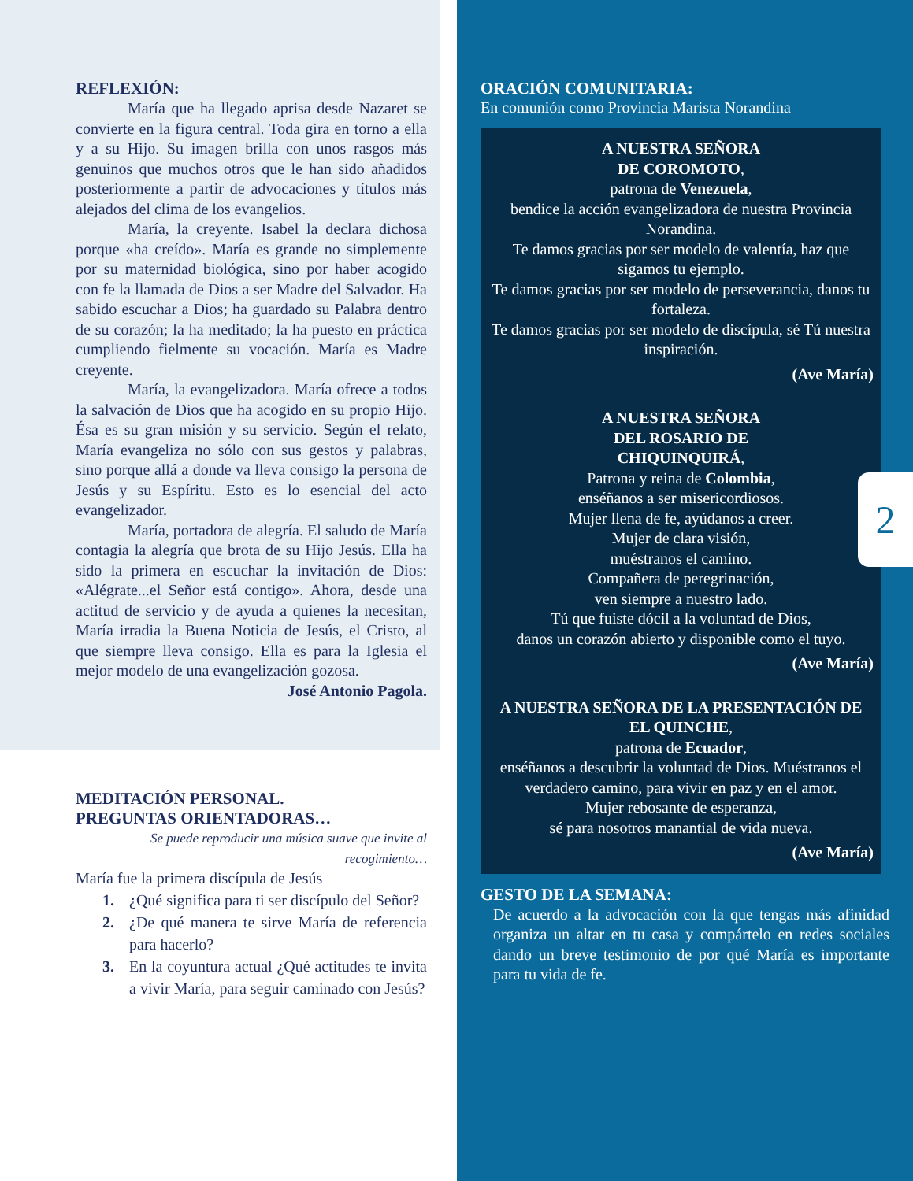REFLEXIÓN:
María que ha llegado aprisa desde Nazaret se convierte en la figura central. Toda gira en torno a ella y a su Hijo. Su imagen brilla con unos rasgos más genuinos que muchos otros que le han sido añadidos posteriormente a partir de advocaciones y títulos más alejados del clima de los evangelios.
María, la creyente. Isabel la declara dichosa porque «ha creído». María es grande no simplemente por su maternidad biológica, sino por haber acogido con fe la llamada de Dios a ser Madre del Salvador. Ha sabido escuchar a Dios; ha guardado su Palabra dentro de su corazón; la ha meditado; la ha puesto en práctica cumpliendo fielmente su vocación. María es Madre creyente.
María, la evangelizadora. María ofrece a todos la salvación de Dios que ha acogido en su propio Hijo. Ésa es su gran misión y su servicio. Según el relato, María evangeliza no sólo con sus gestos y palabras, sino porque allá a donde va lleva consigo la persona de Jesús y su Espíritu. Esto es lo esencial del acto evangelizador.
María, portadora de alegría. El saludo de María contagia la alegría que brota de su Hijo Jesús. Ella ha sido la primera en escuchar la invitación de Dios: «Alégrate...el Señor está contigo». Ahora, desde una actitud de servicio y de ayuda a quienes la necesitan, María irradia la Buena Noticia de Jesús, el Cristo, al que siempre lleva consigo. Ella es para la Iglesia el mejor modelo de una evangelización gozosa.
José Antonio Pagola.
MEDITACIÓN PERSONAL.
PREGUNTAS ORIENTADORAS…
Se puede reproducir una música suave que invite al recogimiento…
María fue la primera discípula de Jesús
1. ¿Qué significa para ti ser discípulo del Señor?
2. ¿De qué manera te sirve María de referencia para hacerlo?
3. En la coyuntura actual ¿Qué actitudes te invita a vivir María, para seguir caminado con Jesús?
ORACIÓN COMUNITARIA:
En comunión como Provincia Marista Norandina
A NUESTRA SEÑORA
DE COROMOTO,
patrona de Venezuela,
bendice la acción evangelizadora de nuestra Provincia Norandina.
Te damos gracias por ser modelo de valentía, haz que sigamos tu ejemplo.
Te damos gracias por ser modelo de perseverancia, danos tu fortaleza.
Te damos gracias por ser modelo de discípula, sé Tú nuestra inspiración.
(Ave María)
A NUESTRA SEÑORA
DEL ROSARIO DE
CHIQUINQUIRÁ,
Patrona y reina de Colombia,
enséñanos a ser misericordiosos.
Mujer llena de fe, ayúdanos a creer.
Mujer de clara visión,
muéstranos el camino.
Compañera de peregrinación,
ven siempre a nuestro lado.
Tú que fuiste dócil a la voluntad de Dios,
danos un corazón abierto y disponible como el tuyo.
(Ave María)
A NUESTRA SEÑORA DE LA PRESENTACIÓN DE EL QUINCHE,
patrona de Ecuador,
enséñanos a descubrir la voluntad de Dios. Muéstranos el verdadero camino, para vivir en paz y en el amor.
Mujer rebosante de esperanza,
sé para nosotros manantial de vida nueva.
(Ave María)
2
GESTO DE LA SEMANA:
De acuerdo a la advocación con la que tengas más afinidad organiza un altar en tu casa y compártelo en redes sociales dando un breve testimonio de por qué María es importante para tu vida de fe.